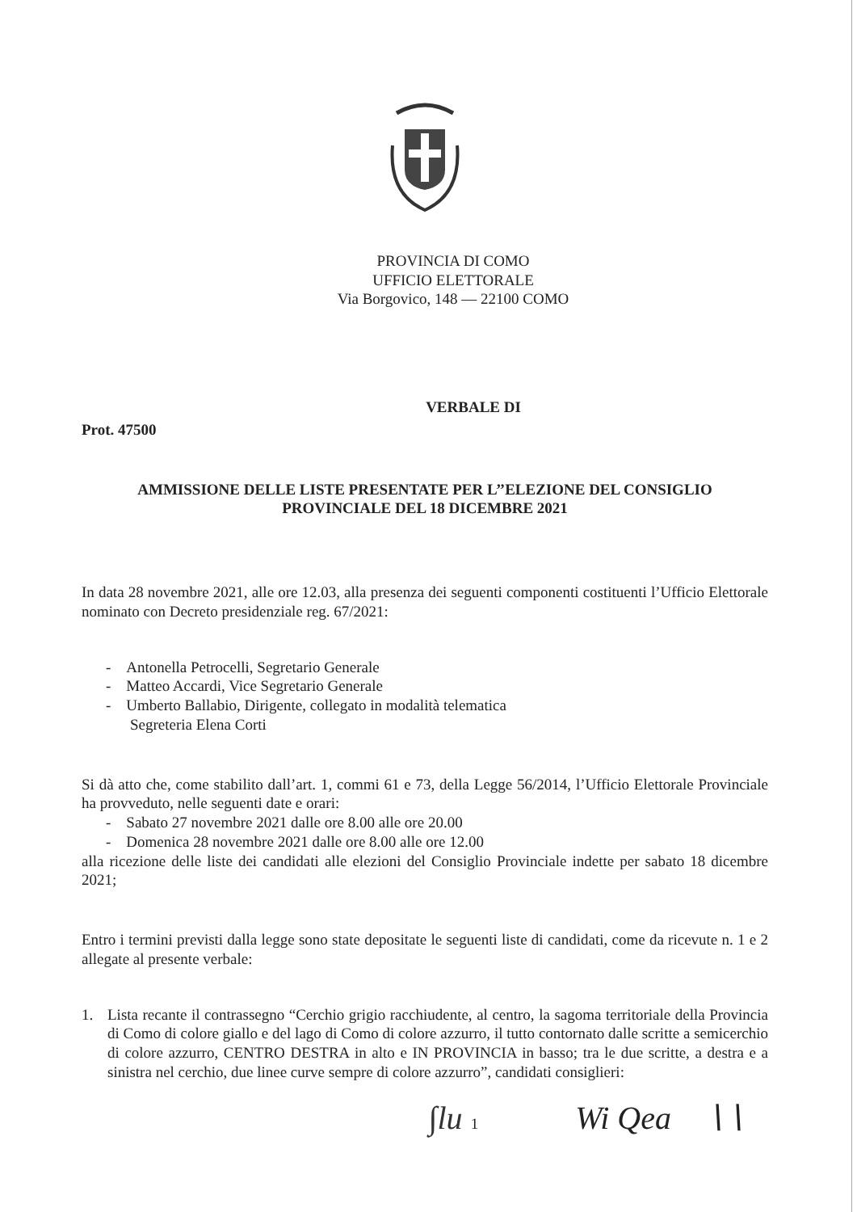PROVINCIA DI COMO
UFFICIO ELETTORALE
Via Borgovico, 148 — 22100 COMO
VERBALE DI
Prot. 47500
AMMISSIONE DELLE LISTE PRESENTATE PER L’’ELEZIONE DEL CONSIGLIO
PROVINCIALE DEL 18 DICEMBRE 2021
In data 28 novembre 2021, alle ore 12.03, alla presenza dei seguenti componenti costituenti l’Ufficio Elettorale nominato con Decreto presidenziale reg. 67/2021:
- Antonella Petrocelli, Segretario Generale
- Matteo Accardi, Vice Segretario Generale
- Umberto Ballabio, Dirigente, collegato in modalità telematica
Segreteria Elena Corti
Si dà atto che, come stabilito dall’art. 1, commi 61 e 73, della Legge 56/2014, l’Ufficio Elettorale Provinciale ha provveduto, nelle seguenti date e orari:
- Sabato 27 novembre 2021 dalle ore 8.00 alle ore 20.00
- Domenica 28 novembre 2021 dalle ore 8.00 alle ore 12.00
alla ricezione delle liste dei candidati alle elezioni del Consiglio Provinciale indette per sabato 18 dicembre 2021;
Entro i termini previsti dalla legge sono state depositate le seguenti liste di candidati, come da ricevute n. 1 e 2 allegate al presente verbale:
1. Lista recante il contrassegno “Cerchio grigio racchiudente, al centro, la sagoma territoriale della Provincia di Como di colore giallo e del lago di Como di colore azzurro, il tutto contornato dalle scritte a semicerchio di colore azzurro, CENTRO DESTRA in alto e IN PROVINCIA in basso; tra le due scritte, a destra e a sinistra nel cerchio, due linee curve sempre di colore azzurro”, candidati consiglieri:
∫lu 1 Wi Qea ∖∖